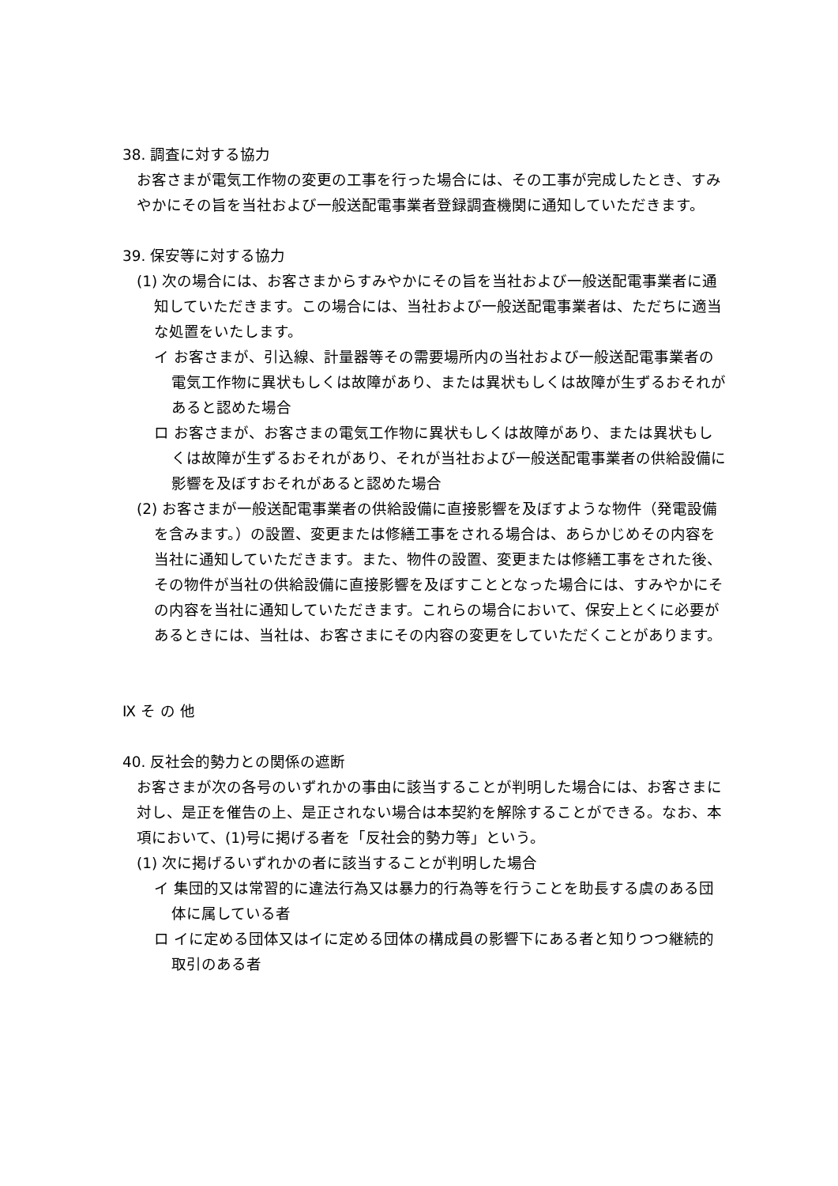38. 調査に対する協力
お客さまが電気工作物の変更の工事を行った場合には、その工事が完成したとき、すみやかにその旨を当社および一般送配電事業者登録調査機関に通知していただきます。
39. 保安等に対する協力
(1) 次の場合には、お客さまからすみやかにその旨を当社および一般送配電事業者に通知していただきます。この場合には、当社および一般送配電事業者は、ただちに適当な処置をいたします。
イ お客さまが、引込線、計量器等その需要場所内の当社および一般送配電事業者の電気工作物に異状もしくは故障があり、または異状もしくは故障が生ずるおそれがあると認めた場合
ロ お客さまが、お客さまの電気工作物に異状もしくは故障があり、または異状もしくは故障が生ずるおそれがあり、それが当社および一般送配電事業者の供給設備に影響を及ぼすおそれがあると認めた場合
(2) お客さまが一般送配電事業者の供給設備に直接影響を及ぼすような物件（発電設備を含みます。）の設置、変更または修繕工事をされる場合は、あらかじめその内容を当社に通知していただきます。また、物件の設置、変更または修繕工事をされた後、その物件が当社の供給設備に直接影響を及ぼすこととなった場合には、すみやかにその内容を当社に通知していただきます。これらの場合において、保安上とくに必要があるときには、当社は、お客さまにその内容の変更をしていただくことがあります。
Ⅸ そ の 他
40. 反社会的勢力との関係の遮断
お客さまが次の各号のいずれかの事由に該当することが判明した場合には、お客さまに対し、是正を催告の上、是正されない場合は本契約を解除することができる。なお、本項において、(1)号に掲げる者を「反社会的勢力等」という。
(1) 次に掲げるいずれかの者に該当することが判明した場合
イ 集団的又は常習的に違法行為又は暴力的行為等を行うことを助長する虞のある団体に属している者
ロ イに定める団体又はイに定める団体の構成員の影響下にある者と知りつつ継続的取引のある者